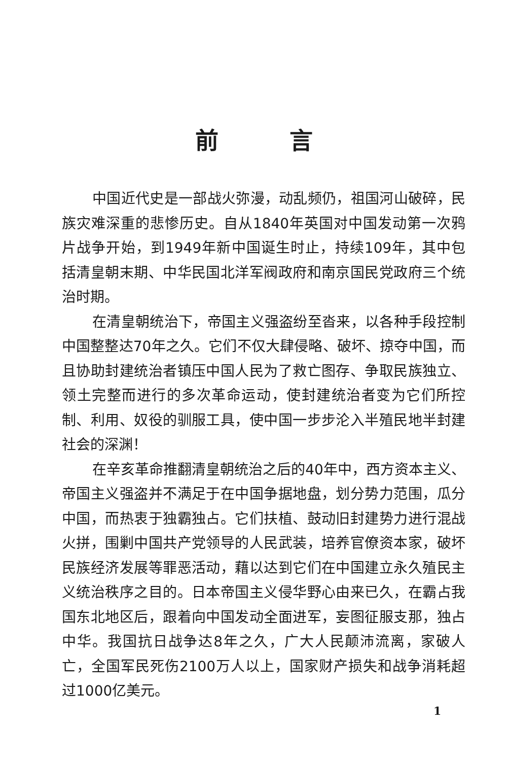前言
中国近代史是一部战火弥漫，动乱频仍，祖国河山破碎，民族灾难深重的悲惨历史。自从1840年英国对中国发动第一次鸦片战争开始，到1949年新中国诞生时止，持续109年，其中包括清皇朝末期、中华民国北洋军阀政府和南京国民党政府三个统治时期。
在清皇朝统治下，帝国主义强盗纷至沓来，以各种手段控制中国整整达70年之久。它们不仅大肆侵略、破坏、掠夺中国，而且协助封建统治者镇压中国人民为了救亡图存、争取民族独立、领土完整而进行的多次革命运动，使封建统治者变为它们所控制、利用、奴役的驯服工具，使中国一步步沦入半殖民地半封建社会的深渊！
在辛亥革命推翻清皇朝统治之后的40年中，西方资本主义、帝国主义强盗并不满足于在中国争据地盘，划分势力范围，瓜分中国，而热衷于独霸独占。它们扶植、鼓动旧封建势力进行混战火拼，围剿中国共产党领导的人民武装，培养官僚资本家，破坏民族经济发展等罪恶活动，藉以达到它们在中国建立永久殖民主义统治秩序之目的。日本帝国主义侵华野心由来已久，在霸占我国东北地区后，跟着向中国发动全面进军，妄图征服支那，独占中华。我国抗日战争达8年之久，广大人民颠沛流离，家破人亡，全国军民死伤2100万人以上，国家财产损失和战争消耗超过1000亿美元。
1